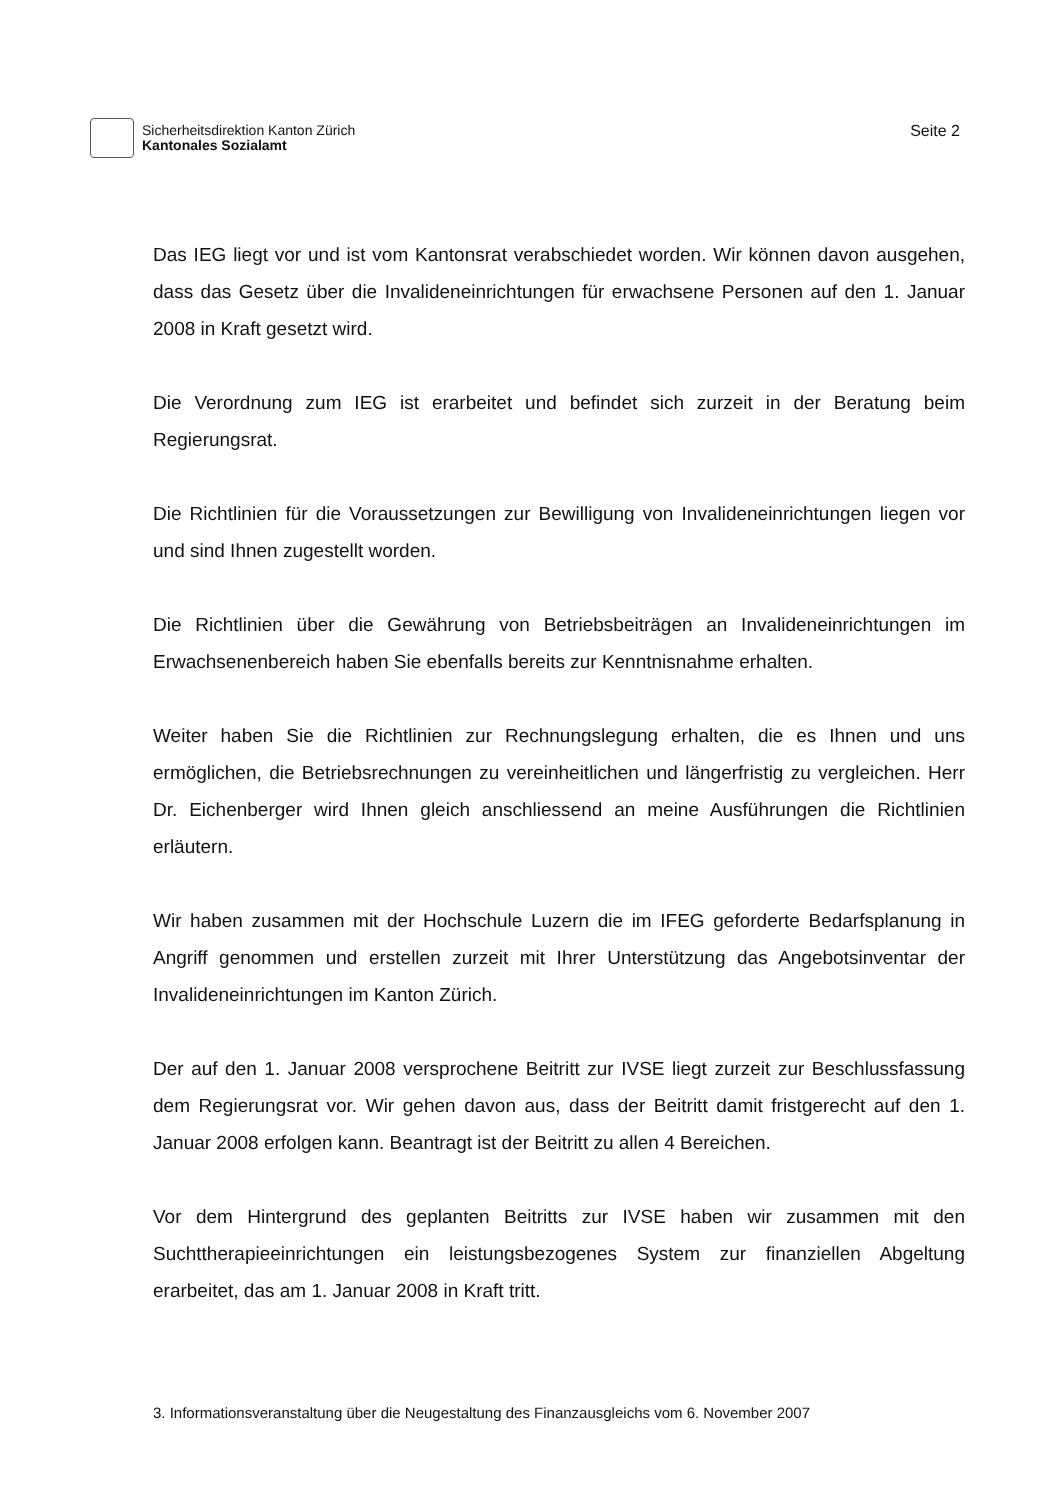Sicherheitsdirektion Kanton Zürich
Kantonales Sozialamt
Seite 2
Das IEG liegt vor und ist vom Kantonsrat verabschiedet worden. Wir können davon ausgehen, dass das Gesetz über die Invalideneinrichtungen für erwachsene Personen auf den 1. Januar 2008 in Kraft gesetzt wird.
Die Verordnung zum IEG ist erarbeitet und befindet sich zurzeit in der Beratung beim Regierungsrat.
Die Richtlinien für die Voraussetzungen zur Bewilligung von Invalideneinrichtungen liegen vor und sind Ihnen zugestellt worden.
Die Richtlinien über die Gewährung von Betriebsbeiträgen an Invalideneinrichtungen im Erwachsenenbereich haben Sie ebenfalls bereits zur Kenntnisnahme erhalten.
Weiter haben Sie die Richtlinien zur Rechnungslegung erhalten, die es Ihnen und uns ermöglichen, die Betriebsrechnungen zu vereinheitlichen und längerfristig zu vergleichen. Herr Dr. Eichenberger wird Ihnen gleich anschliessend an meine Ausführungen die Richtlinien erläutern.
Wir haben zusammen mit der Hochschule Luzern die im IFEG geforderte Bedarfsplanung in Angriff genommen und erstellen zurzeit mit Ihrer Unterstützung das Angebotsinventar der Invalideneinrichtungen im Kanton Zürich.
Der auf den 1. Januar 2008 versprochene Beitritt zur IVSE liegt zurzeit zur Beschlussfassung dem Regierungsrat vor. Wir gehen davon aus, dass der Beitritt damit fristgerecht auf den 1. Januar 2008 erfolgen kann. Beantragt ist der Beitritt zu allen 4 Bereichen.
Vor dem Hintergrund des geplanten Beitritts zur IVSE haben wir zusammen mit den Suchttherapieeinrichtungen ein leistungsbezogenes System zur finanziellen Abgeltung erarbeitet, das am 1. Januar 2008 in Kraft tritt.
3. Informationsveranstaltung über die Neugestaltung des Finanzausgleichs vom 6. November 2007